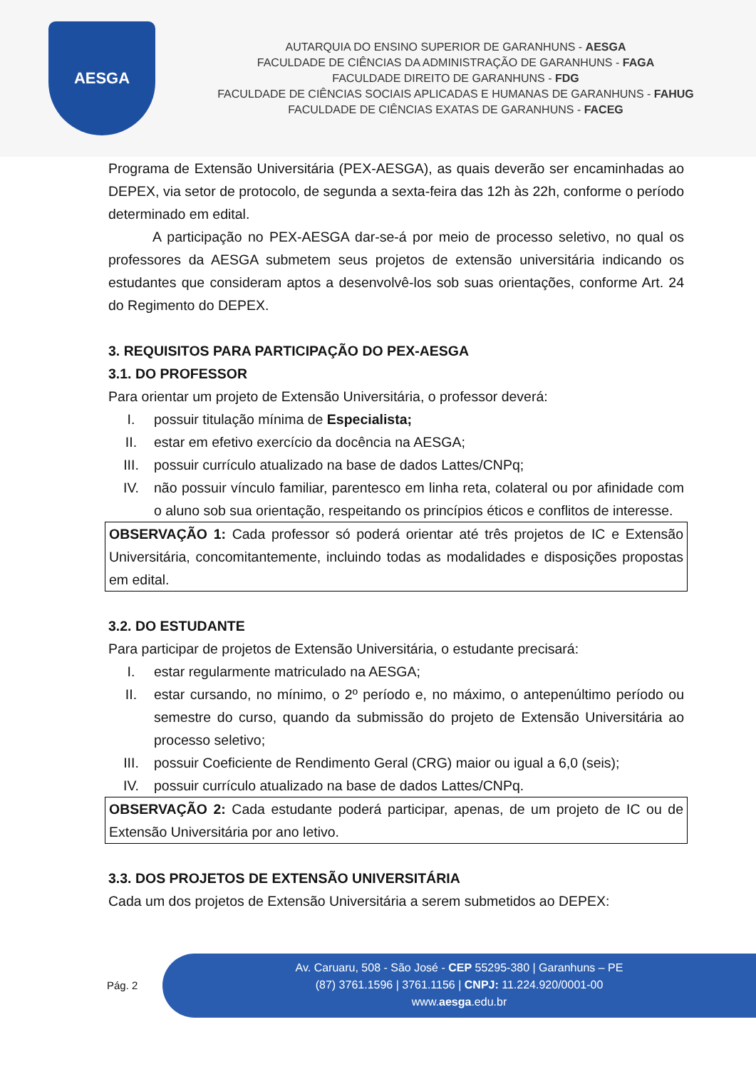AESGA
AUTARQUIA DO ENSINO SUPERIOR DE GARANHUNS - AESGA
FACULDADE DE CIÊNCIAS DA ADMINISTRAÇÃO DE GARANHUNS - FAGA
FACULDADE DIREITO DE GARANHUNS - FDG
FACULDADE DE CIÊNCIAS SOCIAIS APLICADAS E HUMANAS DE GARANHUNS - FAHUG
FACULDADE DE CIÊNCIAS EXATAS DE GARANHUNS - FACEG
Programa de Extensão Universitária (PEX-AESGA), as quais deverão ser encaminhadas ao DEPEX, via setor de protocolo, de segunda a sexta-feira das 12h às 22h, conforme o período determinado em edital.
A participação no PEX-AESGA dar-se-á por meio de processo seletivo, no qual os professores da AESGA submetem seus projetos de extensão universitária indicando os estudantes que consideram aptos a desenvolvê-los sob suas orientações, conforme Art. 24 do Regimento do DEPEX.
3. REQUISITOS PARA PARTICIPAÇÃO DO PEX-AESGA
3.1. DO PROFESSOR
Para orientar um projeto de Extensão Universitária, o professor deverá:
I. possuir titulação mínima de Especialista;
II. estar em efetivo exercício da docência na AESGA;
III. possuir currículo atualizado na base de dados Lattes/CNPq;
IV. não possuir vínculo familiar, parentesco em linha reta, colateral ou por afinidade com o aluno sob sua orientação, respeitando os princípios éticos e conflitos de interesse.
OBSERVAÇÃO 1: Cada professor só poderá orientar até três projetos de IC e Extensão Universitária, concomitantemente, incluindo todas as modalidades e disposições propostas em edital.
3.2. DO ESTUDANTE
Para participar de projetos de Extensão Universitária, o estudante precisará:
I. estar regularmente matriculado na AESGA;
II. estar cursando, no mínimo, o 2º período e, no máximo, o antepenúltimo período ou semestre do curso, quando da submissão do projeto de Extensão Universitária ao processo seletivo;
III. possuir Coeficiente de Rendimento Geral (CRG) maior ou igual a 6,0 (seis);
IV. possuir currículo atualizado na base de dados Lattes/CNPq.
OBSERVAÇÃO 2: Cada estudante poderá participar, apenas, de um projeto de IC ou de Extensão Universitária por ano letivo.
3.3. DOS PROJETOS DE EXTENSÃO UNIVERSITÁRIA
Cada um dos projetos de Extensão Universitária a serem submetidos ao DEPEX:
Pág. 2
Av. Caruaru, 508 - São José - CEP 55295-380 | Garanhuns – PE
(87) 3761.1596 | 3761.1156 | CNPJ: 11.224.920/0001-00
www.aesga.edu.br